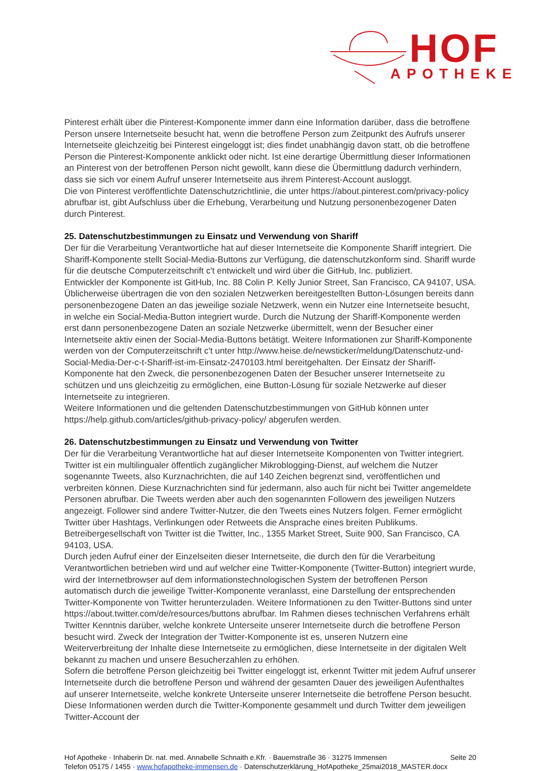HOF
APOTHEKE
Pinterest erhält über die Pinterest-Komponente immer dann eine Information darüber, dass die betroffene Person unsere Internetseite besucht hat, wenn die betroffene Person zum Zeitpunkt des Aufrufs unserer Internetseite gleichzeitig bei Pinterest eingeloggt ist; dies findet unabhängig davon statt, ob die betroffene Person die Pinterest-Komponente anklickt oder nicht. Ist eine derartige Übermittlung dieser Informationen an Pinterest von der betroffenen Person nicht gewollt, kann diese die Übermittlung dadurch verhindern, dass sie sich vor einem Aufruf unserer Internetseite aus ihrem Pinterest-Account ausloggt.
Die von Pinterest veröffentlichte Datenschutzrichtlinie, die unter https://about.pinterest.com/privacy-policy abrufbar ist, gibt Aufschluss über die Erhebung, Verarbeitung und Nutzung personenbezogener Daten durch Pinterest.
25. Datenschutzbestimmungen zu Einsatz und Verwendung von Shariff
Der für die Verarbeitung Verantwortliche hat auf dieser Internetseite die Komponente Shariff integriert. Die Shariff-Komponente stellt Social-Media-Buttons zur Verfügung, die datenschutzkonform sind. Shariff wurde für die deutsche Computerzeitschrift c't entwickelt und wird über die GitHub, Inc. publiziert.
Entwickler der Komponente ist GitHub, Inc. 88 Colin P. Kelly Junior Street, San Francisco, CA 94107, USA.
Üblicherweise übertragen die von den sozialen Netzwerken bereitgestellten Button-Lösungen bereits dann personenbezogene Daten an das jeweilige soziale Netzwerk, wenn ein Nutzer eine Internetseite besucht, in welche ein Social-Media-Button integriert wurde. Durch die Nutzung der Shariff-Komponente werden erst dann personenbezogene Daten an soziale Netzwerke übermittelt, wenn der Besucher einer Internetseite aktiv einen der Social-Media-Buttons betätigt. Weitere Informationen zur Shariff-Komponente werden von der Computerzeitschrift c't unter http://www.heise.de/newsticker/meldung/Datenschutz-und-Social-Media-Der-c-t-Shariff-ist-im-Einsatz-2470103.html bereitgehalten. Der Einsatz der Shariff-Komponente hat den Zweck, die personenbezogenen Daten der Besucher unserer Internetseite zu schützen und uns gleichzeitig zu ermöglichen, eine Button-Lösung für soziale Netzwerke auf dieser Internetseite zu integrieren.
Weitere Informationen und die geltenden Datenschutzbestimmungen von GitHub können unter https://help.github.com/articles/github-privacy-policy/ abgerufen werden.
26. Datenschutzbestimmungen zu Einsatz und Verwendung von Twitter
Der für die Verarbeitung Verantwortliche hat auf dieser Internetseite Komponenten von Twitter integriert. Twitter ist ein multilingualer öffentlich zugänglicher Mikroblogging-Dienst, auf welchem die Nutzer sogenannte Tweets, also Kurznachrichten, die auf 140 Zeichen begrenzt sind, veröffentlichen und verbreiten können. Diese Kurznachrichten sind für jedermann, also auch für nicht bei Twitter angemeldete Personen abrufbar. Die Tweets werden aber auch den sogenannten Followern des jeweiligen Nutzers angezeigt. Follower sind andere Twitter-Nutzer, die den Tweets eines Nutzers folgen. Ferner ermöglicht Twitter über Hashtags, Verlinkungen oder Retweets die Ansprache eines breiten Publikums.
Betreibergesellschaft von Twitter ist die Twitter, Inc., 1355 Market Street, Suite 900, San Francisco, CA 94103, USA.
Durch jeden Aufruf einer der Einzelseiten dieser Internetseite, die durch den für die Verarbeitung Verantwortlichen betrieben wird und auf welcher eine Twitter-Komponente (Twitter-Button) integriert wurde, wird der Internetbrowser auf dem informationstechnologischen System der betroffenen Person automatisch durch die jeweilige Twitter-Komponente veranlasst, eine Darstellung der entsprechenden Twitter-Komponente von Twitter herunterzuladen. Weitere Informationen zu den Twitter-Buttons sind unter https://about.twitter.com/de/resources/buttons abrufbar. Im Rahmen dieses technischen Verfahrens erhält Twitter Kenntnis darüber, welche konkrete Unterseite unserer Internetseite durch die betroffene Person besucht wird. Zweck der Integration der Twitter-Komponente ist es, unseren Nutzern eine Weiterverbreitung der Inhalte diese Internetseite zu ermöglichen, diese Internetseite in der digitalen Welt bekannt zu machen und unsere Besucherzahlen zu erhöhen.
Sofern die betroffene Person gleichzeitig bei Twitter eingeloggt ist, erkennt Twitter mit jedem Aufruf unserer Internetseite durch die betroffene Person und während der gesamten Dauer des jeweiligen Aufenthaltes auf unserer Internetseite, welche konkrete Unterseite unserer Internetseite die betroffene Person besucht. Diese Informationen werden durch die Twitter-Komponente gesammelt und durch Twitter dem jeweiligen Twitter-Account der
Hof Apotheke · Inhaberin Dr. nat. med. Annabelle Schnaith e.Kfr. · Bauernstraße 36 · 31275 Immensen
Telefon 05175 / 1455 · www.hofapotheke-immensen.de · Datenschutzerklärung_HofApotheke_25mai2018_MASTER.docx
Seite 20